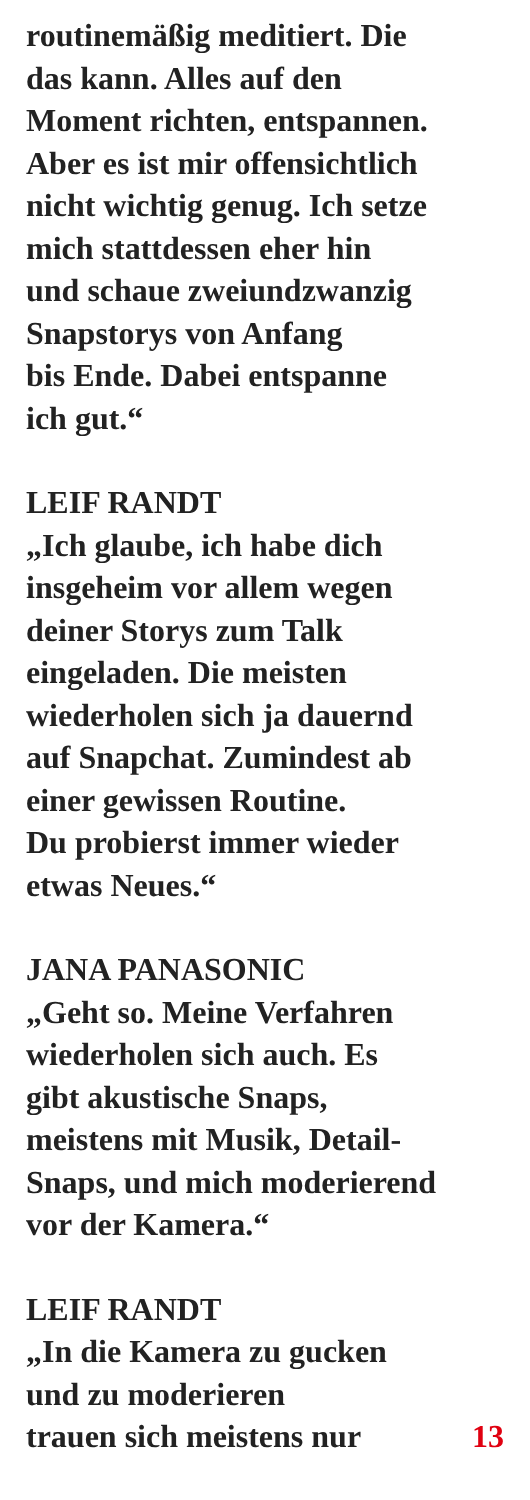routinemäßig meditiert. Die
das kann. Alles auf den
Moment richten, entspannen.
Aber es ist mir offensichtlich
nicht wichtig genug. Ich setze
mich stattdessen eher hin
und schaue zweiundzwanzig
Snapstorys von Anfang
bis Ende. Dabei entspanne
ich gut.“
LEIF RANDT
„Ich glaube, ich habe dich
insgeheim vor allem wegen
deiner Storys zum Talk
eingeladen. Die meisten
wiederholen sich ja dauernd
auf Snapchat. Zumindest ab
einer gewissen Routine.
Du probierst immer wieder
etwas Neues.“
JANA PANASONIC
„Geht so. Meine Verfahren
wiederholen sich auch. Es
gibt akustische Snaps,
meistens mit Musik, Detail-
Snaps, und mich moderierend
vor der Kamera.“
LEIF RANDT
„In die Kamera zu gucken
und zu moderieren
trauen sich meistens nur 13